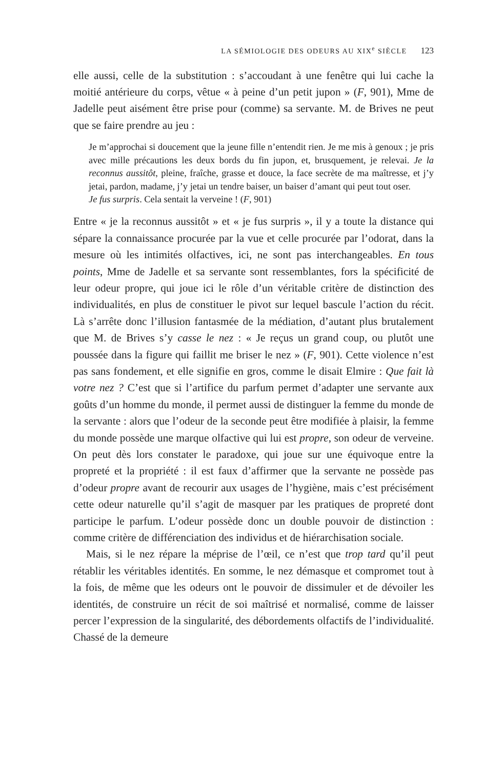LA SÉMIOLOGIE DES ODEURS AU XIX<sup>e</sup> SIÈCLE 123
elle aussi, celle de la substitution : s’accoudant à une fenêtre qui lui cache la moitié antérieure du corps, vêtue « à peine d’un petit jupon » (F, 901), Mme de Jadelle peut aisément être prise pour (comme) sa servante. M. de Brives ne peut que se faire prendre au jeu :
Je m’approchai si doucement que la jeune fille n’entendit rien. Je me mis à genoux ; je pris avec mille précautions les deux bords du fin jupon, et, brusquement, je relevai. Je la reconnus aussitôt, pleine, fraîche, grasse et douce, la face secrète de ma maîtresse, et j’y jetai, pardon, madame, j’y jetai un tendre baiser, un baiser d’amant qui peut tout oser.
Je fus surpris. Cela sentait la verveine ! (F, 901)
Entre « je la reconnus aussitôt » et « je fus surpris », il y a toute la distance qui sépare la connaissance procurée par la vue et celle procurée par l’odorat, dans la mesure où les intimités olfactives, ici, ne sont pas interchangeables. En tous points, Mme de Jadelle et sa servante sont ressemblantes, fors la spécificité de leur odeur propre, qui joue ici le rôle d’un véritable critère de distinction des individualités, en plus de constituer le pivot sur lequel bascule l’action du récit. Là s’arrête donc l’illusion fantasmée de la médiation, d’autant plus brutalement que M. de Brives s’y casse le nez : « Je reçus un grand coup, ou plutôt une poussée dans la figure qui faillit me briser le nez » (F, 901). Cette violence n’est pas sans fondement, et elle signifie en gros, comme le disait Elmire : Que fait là votre nez ? C’est que si l’artifice du parfum permet d’adapter une servante aux goûts d’un homme du monde, il permet aussi de distinguer la femme du monde de la servante : alors que l’odeur de la seconde peut être modifiée à plaisir, la femme du monde possède une marque olfactive qui lui est propre, son odeur de verveine. On peut dès lors constater le paradoxe, qui joue sur une équivoque entre la propreté et la propriété : il est faux d’affirmer que la servante ne possède pas d’odeur propre avant de recourir aux usages de l’hygiène, mais c’est précisément cette odeur naturelle qu’il s’agit de masquer par les pratiques de propreté dont participe le parfum. L’odeur possède donc un double pouvoir de distinction : comme critère de différenciation des individus et de hiérarchisation sociale.
Mais, si le nez répare la méprise de l’œil, ce n’est que trop tard qu’il peut rétablir les véritables identités. En somme, le nez démasque et compromet tout à la fois, de même que les odeurs ont le pouvoir de dissimuler et de dévoiler les identités, de construire un récit de soi maîtrisé et normalisé, comme de laisser percer l’expression de la singularité, des débordements olfactifs de l’individualité. Chassé de la demeure